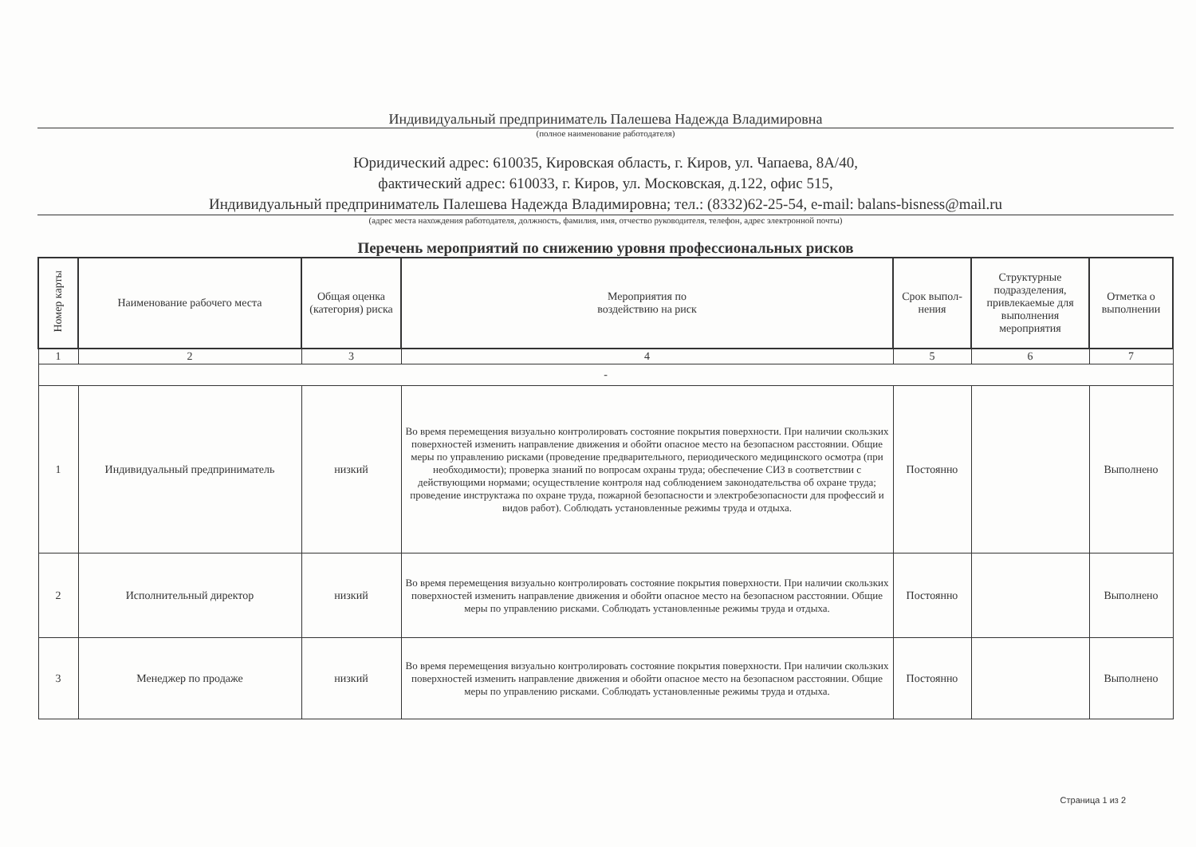Индивидуальный предприниматель Палешева Надежда Владимировна
(полное наименование работодателя)
Юридический адрес: 610035, Кировская область, г. Киров, ул. Чапаева, 8А/40,
фактический адрес: 610033, г. Киров, ул. Московская, д.122, офис 515,
Индивидуальный предприниматель Палешева Надежда Владимировна; тел.: (8332)62-25-54, e-mail: balans-bisness@mail.ru
(адрес места нахождения работодателя, должность, фамилия, имя, отчество руководителя, телефон, адрес электронной почты)
Перечень мероприятий по снижению уровня профессиональных рисков
| Номер карты | Наименование рабочего места | Общая оценка (категория) риска | Мероприятия по воздействию на риск | Срок выпол-нения | Структурные подразделения, привлекаемые для выполнения мероприятия | Отметка о выполнении |
| --- | --- | --- | --- | --- | --- | --- |
| 1 | 2 | 3 | 4 | 5 | 6 | 7 |
| - | | | | | | |
| 1 | Индивидуальный предприниматель | низкий | Во время перемещения визуально контролировать состояние покрытия поверхности. При наличии скользких поверхностей изменить направление движения и обойти опасное место на безопасном расстоянии. Общие меры по управлению рисками (проведение предварительного, периодического медицинского осмотра (при необходимости); проверка знаний по вопросам охраны труда; обеспечение СИЗ в соответствии с действующими нормами; осуществление контроля над соблюдением законодательства об охране труда; проведение инструктажа по охране труда, пожарной безопасности и электробезопасности для профессий и видов работ). Соблюдать установленные режимы труда и отдыха. | Постоянно | | Выполнено |
| 2 | Исполнительный директор | низкий | Во время перемещения визуально контролировать состояние покрытия поверхности. При наличии скользких поверхностей изменить направление движения и обойти опасное место на безопасном расстоянии. Общие меры по управлению рисками. Соблюдать установленные режимы труда и отдыха. | Постоянно | | Выполнено |
| 3 | Менеджер по продаже | низкий | Во время перемещения визуально контролировать состояние покрытия поверхности. При наличии скользких поверхностей изменить направление движения и обойти опасное место на безопасном расстоянии. Общие меры по управлению рисками. Соблюдать установленные режимы труда и отдыха. | Постоянно | | Выполнено |
Страница 1 из 2